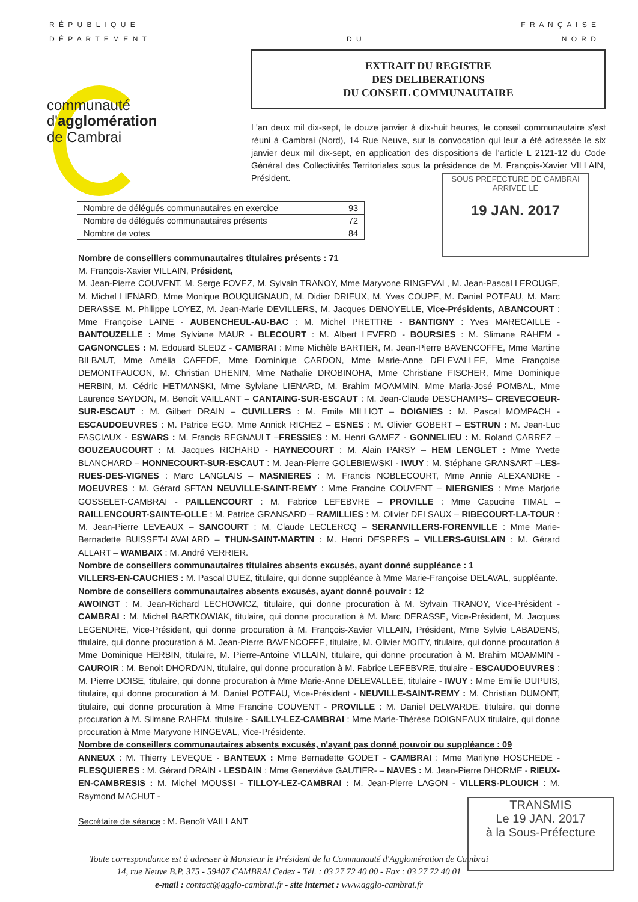R É P U B L I Q U E F R A N Ç A I S E
D É P A R T E M E N T D U N O R D
communauté
d'agglomération
de Cambrai
EXTRAIT DU REGISTRE
DES DELIBERATIONS
DU CONSEIL COMMUNAUTAIRE
L'an deux mil dix-sept, le douze janvier à dix-huit heures, le conseil communautaire s'est réuni à Cambrai (Nord), 14 Rue Neuve, sur la convocation qui leur a été adressée le six janvier deux mil dix-sept, en application des dispositions de l'article L 2121-12 du Code Général des Collectivités Territoriales sous la présidence de M. François-Xavier VILLAIN, Président.
SOUS PREFECTURE DE CAMBRAI
ARRIVEE LE
19 JAN. 2017
| Nombre de délégués communautaires en exercice | 93 |
| Nombre de délégués communautaires présents | 72 |
| Nombre de votes | 84 |
Nombre de conseillers communautaires titulaires présents : 71
M. François-Xavier VILLAIN, Président,
M. Jean-Pierre COUVENT, M. Serge FOVEZ, M. Sylvain TRANOY, Mme Maryvone RINGEVAL, M. Jean-Pascal LEROUGE, M. Michel LIENARD, Mme Monique BOUQUIGNAUD, M. Didier DRIEUX, M. Yves COUPE, M. Daniel POTEAU, M. Marc DERASSE, M. Philippe LOYEZ, M. Jean-Marie DEVILLERS, M. Jacques DENOYELLE, Vice-Présidents, ABANCOURT : Mme Françoise LAINE - AUBENCHEUL-AU-BAC : M. Michel PRETTRE - BANTIGNY : Yves MARECAILLE - BANTOUZELLE : Mme Sylviane MAUR - BLECOURT : M. Albert LEVERD - BOURSIES : M. Slimane RAHEM - CAGNONCLES : M. Edouard SLEDZ - CAMBRAI : Mme Michèle BARTIER, M. Jean-Pierre BAVENCOFFE, Mme Martine BILBAUT, Mme Amélia CAFEDE, Mme Dominique CARDON, Mme Marie-Anne DELEVALLEE, Mme Françoise DEMONTFAUCON, M. Christian DHENIN, Mme Nathalie DROBINOHA, Mme Christiane FISCHER, Mme Dominique HERBIN, M. Cédric HETMANSKI, Mme Sylviane LIENARD, M. Brahim MOAMMIN, Mme Maria-José POMBAL, Mme Laurence SAYDON, M. Benoît VAILLANT – CANTAING-SUR-ESCAUT : M. Jean-Claude DESCHAMPS– CREVECOEUR-SUR-ESCAUT : M. Gilbert DRAIN – CUVILLERS : M. Emile MILLIOT – DOIGNIES : M. Pascal MOMPACH - ESCAUDOEUVRES : M. Patrice EGO, Mme Annick RICHEZ – ESNES : M. Olivier GOBERT – ESTRUN : M. Jean-Luc FASCIAUX - ESWARS : M. Francis REGNAULT –FRESSIES : M. Henri GAMEZ - GONNELIEU : M. Roland CARREZ – GOUZEAUCOURT : M. Jacques RICHARD - HAYNECOURT : M. Alain PARSY – HEM LENGLET : Mme Yvette BLANCHARD – HONNECOURT-SUR-ESCAUT : M. Jean-Pierre GOLEBIEWSKI - IWUY : M. Stéphane GRANSART –LES-RUES-DES-VIGNES : Marc LANGLAIS – MASNIERES : M. Francis NOBLECOURT, Mme Annie ALEXANDRE - MOEUVRES : M. Gérard SETAN NEUVILLE-SAINT-REMY : Mme Francine COUVENT – NIERGNIES : Mme Marjorie GOSSELET-CAMBRAI - PAILLENCOURT : M. Fabrice LEFEBVRE – PROVILLE : Mme Capucine TIMAL – RAILLENCOURT-SAINTE-OLLE : M. Patrice GRANSARD – RAMILLIES : M. Olivier DELSAUX – RIBECOURT-LA-TOUR : M. Jean-Pierre LEVEAUX – SANCOURT : M. Claude LECLERCQ – SERANVILLERS-FORENVILLE : Mme Marie-Bernadette BUISSET-LAVALARD – THUN-SAINT-MARTIN : M. Henri DESPRES – VILLERS-GUISLAIN : M. Gérard ALLART – WAMBAIX : M. André VERRIER.
Nombre de conseillers communautaires titulaires absents excusés, ayant donné suppléance : 1
VILLERS-EN-CAUCHIES : M. Pascal DUEZ, titulaire, qui donne suppléance à Mme Marie-Françoise DELAVAL, suppléante.
Nombre de conseillers communautaires absents excusés, ayant donné pouvoir : 12
AWOINGT : M. Jean-Richard LECHOWICZ, titulaire, qui donne procuration à M. Sylvain TRANOY, Vice-Président - CAMBRAI : M. Michel BARTKOWIAK, titulaire, qui donne procuration à M. Marc DERASSE, Vice-Président, M. Jacques LEGENDRE, Vice-Président, qui donne procuration à M. François-Xavier VILLAIN, Président, Mme Sylvie LABADENS, titulaire, qui donne procuration à M. Jean-Pierre BAVENCOFFE, titulaire, M. Olivier MOITY, titulaire, qui donne procuration à Mme Dominique HERBIN, titulaire, M. Pierre-Antoine VILLAIN, titulaire, qui donne procuration à M. Brahim MOAMMIN - CAUROIR : M. Benoit DHORDAIN, titulaire, qui donne procuration à M. Fabrice LEFEBVRE, titulaire - ESCAUDOEUVRES : M. Pierre DOISE, titulaire, qui donne procuration à Mme Marie-Anne DELEVALLEE, titulaire - IWUY : Mme Emilie DUPUIS, titulaire, qui donne procuration à M. Daniel POTEAU, Vice-Président - NEUVILLE-SAINT-REMY : M. Christian DUMONT, titulaire, qui donne procuration à Mme Francine COUVENT - PROVILLE : M. Daniel DELWARDE, titulaire, qui donne procuration à M. Slimane RAHEM, titulaire - SAILLY-LEZ-CAMBRAI : Mme Marie-Thérèse DOIGNEAUX titulaire, qui donne procuration à Mme Maryvone RINGEVAL, Vice-Présidente.
Nombre de conseillers communautaires absents excusés, n'ayant pas donné pouvoir ou suppléance : 09
ANNEUX : M. Thierry LEVEQUE - BANTEUX : Mme Bernadette GODET - CAMBRAI : Mme Marilyne HOSCHEDE - FLESQUIERES : M. Gérard DRAIN - LESDAIN : Mme Geneviève GAUTIER- – NAVES : M. Jean-Pierre DHORME - RIEUX-EN-CAMBRESIS : M. Michel MOUSSI - TILLOY-LEZ-CAMBRAI : M. Jean-Pierre LAGON - VILLERS-PLOUICH : M. Raymond MACHUT -
Secrétaire de séance : M. Benoît VAILLANT
Toute correspondance est à adresser à Monsieur le Président de la Communauté d'Agglomération de Cambrai
14, rue Neuve B.P. 375 - 59407 CAMBRAI Cedex - Tél. : 03 27 72 40 00 - Fax : 03 27 72 40 01
e-mail : contact@agglo-cambrai.fr - site internet : www.agglo-cambrai.fr
TRANSMIS
Le 19 JAN. 2017
à la Sous-Préfecture